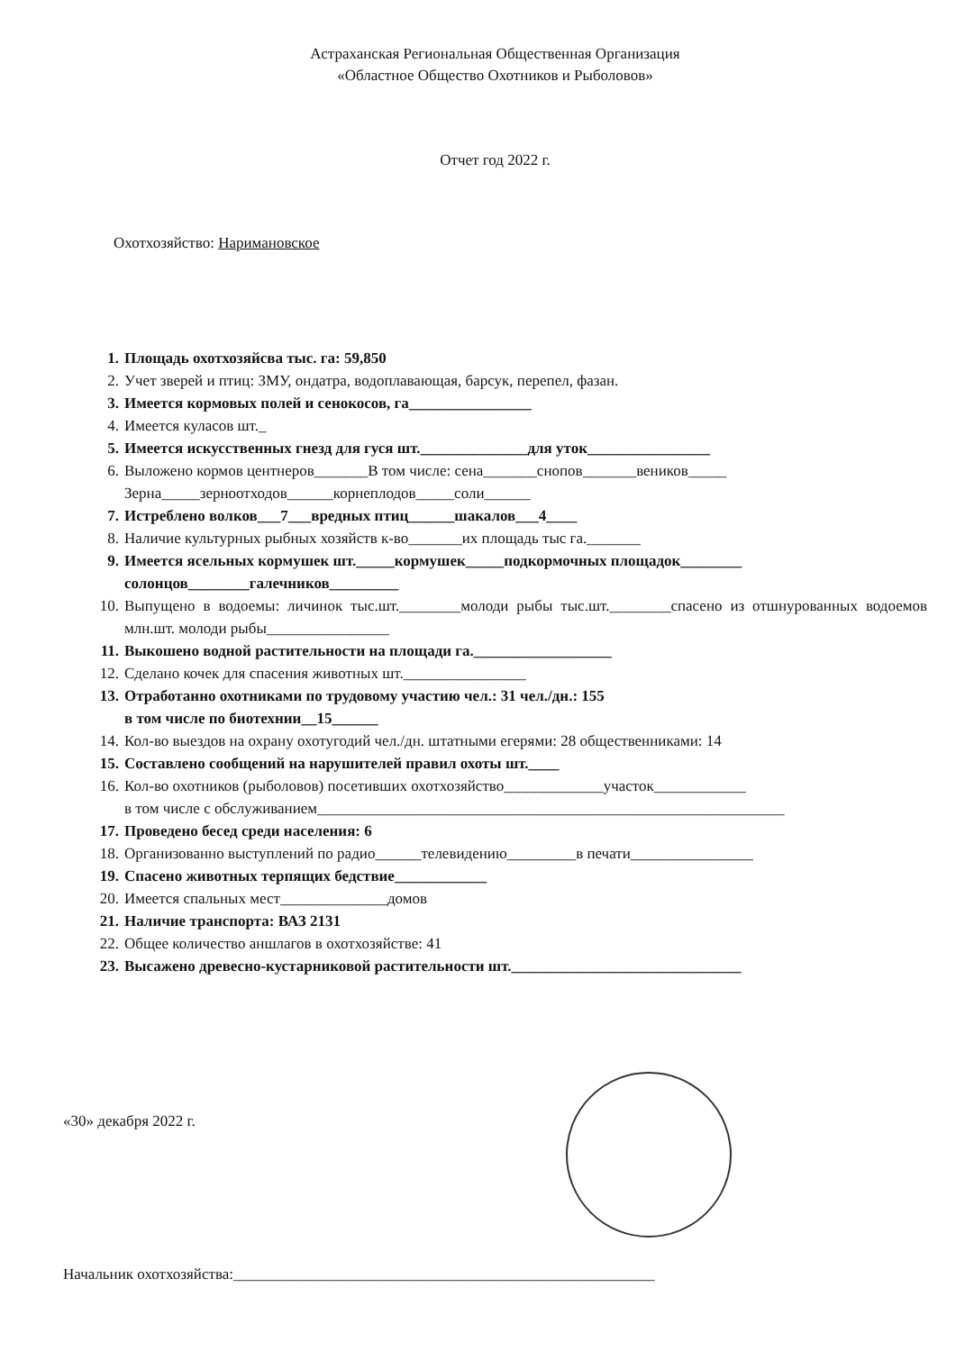Астраханская Региональная Общественная Организация
«Областное Общество Охотников и Рыболовов»
Отчет год 2022 г.
Охотхозяйство: Наримановское
1. Площадь охотхозяйсва тыс. га: 59,850
2. Учет зверей и птиц: ЗМУ, ондатра, водоплавающая, барсук, перепел, фазан.
3. Имеется кормовых полей и сенокосов, га________________
4. Имеется куласов шт._
5. Имеется искусственных гнезд для гуся шт.______________для уток________________
6. Выложено кормов центнеров_______В том числе: сена_______снопов_______веников_____
Зерна_____зерноотходов______корнеплодов_____соли______
7. Истреблено волков___7___вредных птиц______шакалов___4____
8. Наличие культурных рыбных хозяйств к-во_______их площадь тыс га._______
9. Имеется ясельных кормушек шт._____кормушек_____подкормочных площадок________
солонцов________галечников_________
10. Выпущено в водоемы: личинок тыс.шт.________молоди рыбы тыс.шт.________спасено из отшнурованных водоемов млн.шт. молоди рыбы________________
11. Выкошено водной растительности на площади га.__________________
12. Сделано кочек для спасения животных шт.________________
13. Отработанно охотниками по трудовому участию чел.: 31 чел./дн.: 155
в том числе по биотехнии__15______
14. Кол-во выездов на охрану охотугодий чел./дн. штатными егерями: 28 общественниками: 14
15. Составлено сообщений на нарушителей правил охоты шт.____
16. Кол-во охотников (рыболовов) посетивших охотхозяйство_____________участок____________
в том числе с обслуживанием_____________________________________________________________
17. Проведено бесед среди населения: 6
18. Организованно выступлений по радио______телевидению_________в печати________________
19. Спасено животных терпящих бедствие____________
20. Имеется спальных мест______________домов
21. Наличие транспорта: ВАЗ 2131
22. Общее количество аншлагов в охотхозяйстве: 41
23. Высажено древесно-кустарниковой растительности шт.______________________________
«30» декабря 2022 г.
Начальник охотхозяйства:_______________________________________________________